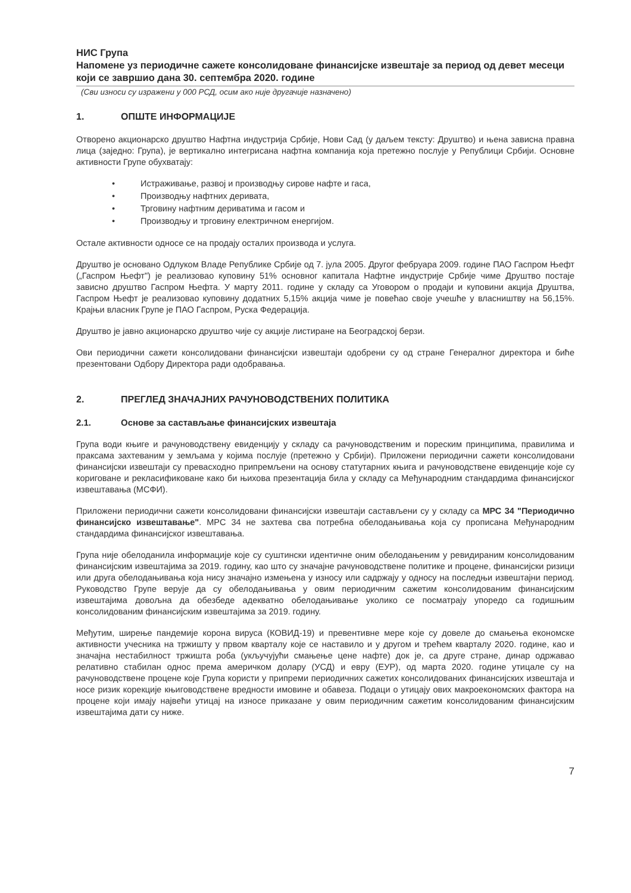НИС Група
Напомене уз периодичне сажете консолидоване финансијске извештаје за период од девет месеци који се завршио дана 30. септембра 2020. године
(Сви износи су изражени у 000 РСД, осим ако није другачије назначено)
1. ОПШТЕ ИНФОРМАЦИЈЕ
Отворено акционарско друштво Нафтна индустрија Србије, Нови Сад (у даљем тексту: Друштво) и њена зависна правна лица (заједно: Група), је вертикално интегрисана нафтна компанија која претежно послује у Републици Србији. Основне активности Групе обухватају:
• Истраживање, развој и производњу сирове нафте и гаса,
• Производњу нафтних деривата,
• Трговину нафтним дериватима и гасом и
• Производњу и трговину електричном енергијом.
Остале активности односе се на продају осталих производа и услуга.
Друштво је основано Одлуком Владе Републике Србије од 7. јула 2005. Другог фебруара 2009. године ПАО Гаспром Њефт („Гаспром Њефт") је реализовао куповину 51% основног капитала Нафтне индустрије Србије чиме Друштво постаје зависно друштво Гаспром Њефта. У марту 2011. године у складу са Уговором о продаји и куповини акција Друштва, Гаспром Њефт је реализовао куповину додатних 5,15% акција чиме је повећао своје учешће у власништву на 56,15%. Крајњи власник Групе је ПАО Гаспром, Руска Федерација.
Друштво је јавно акционарско друштво чије су акције листиране на Београдској берзи.
Ови периодични сажети консолидовани финансијски извештаји одобрени су од стране Генералног директора и биће презентовани Одбору Директора ради одобравања.
2. ПРЕГЛЕД ЗНАЧАЈНИХ РАЧУНОВОДСТВЕНИХ ПОЛИТИКА
2.1. Основе за састављање финансијских извештаја
Група води књиге и рачуноводствену евиденцију у складу са рачуноводственим и пореским принципима, правилима и праксама захтеваним у земљама у којима послује (претежно у Србији). Приложени периодични сажети консолидовани финансијски извештаји су превасходно припремљени на основу статутарних књига и рачуноводствене евиденције које су кориговане и рекласификоване како би њихова презентација била у складу са Међународним стандардима финансијског извештавања (МСФИ).
Приложени периодични сажети консолидовани финансијски извештаји састављени су у складу са МРС 34 "Периодично финансијско извештавање". МРС 34 не захтева сва потребна обелодањивања која су прописана Међународним стандардима финансијског извештавања.
Група није обелоданила информације које су суштински идентичне оним обелодањеним у ревидираним консолидованим финансијским извештајима за 2019. годину, као што су значајне рачуноводствене политике и процене, финансијски ризици или друга обелодањивања која нису значајно измењена у износу или садржају у односу на последњи извештајни период. Руководство Групе верује да су обелодањивања у овим периодичним сажетим консолидованим финансијским извештајима довољна да обезбеде адекватно обелодањивање уколико се посматрају упоредо са годишњим консолидованим финансијским извештајима за 2019. годину.
Међутим, ширење пандемије корона вируса (КОВИД-19) и превентивне мере које су довеле до смањења економске активности учесника на тржишту у првом кварталу које се наставило и у другом и трећем кварталу 2020. године, као и значајна нестабилност тржишта роба (укључујући смањење цене нафте) док је, са друге стране, динар одржавао релативно стабилан однос према америчком долару (УСД) и евру (ЕУР), од марта 2020. године утицале су на рачуноводствене процене које Група користи у припреми периодичних сажетих консолидованих финансијских извештаја и носе ризик корекције књиговодствене вредности имовине и обавеза. Подаци о утицају ових макроекономских фактора на процене који имају највећи утицај на износе приказане у овим периодичним сажетим консолидованим финансијским извештајима дати су ниже.
7